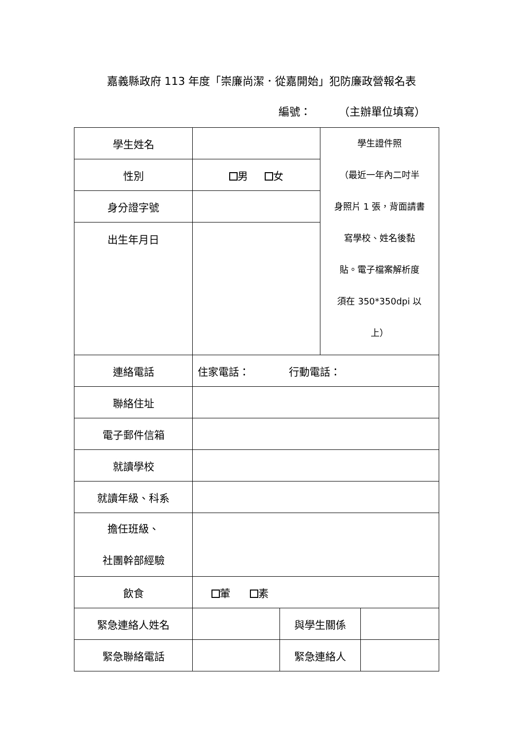嘉義縣政府 113 年度「崇廉尚潔．從嘉開始」犯防廉政營報名表
編號： （主辦單位填寫）
| 學生姓名 | | | 學生證件照 （最近一年內二吋半 身照片 1 張，背面請書 寫學校、姓名後黏 貼。電子檔案解析度 須在 350*350dpi 以 上） | |
| 性別 | 男 女 | | | |
| 身分證字號 | | | | |
| 出生年月日 | | | | |
| 連絡電話 | 住家電話： 行動電話： | | | |
| 聯絡住址 | | | | |
| 電子郵件信箱 | | | | |
| 就讀學校 | | | | |
| 就讀年級、科系 | | | | |
| 擔任班級、 社團幹部經驗 | | | | |
| 飲食 | 葷 素 | | | |
| 緊急連絡人姓名 | | 與學生關係 | | |
| 緊急聯絡電話 | | 緊急連絡人 | | |